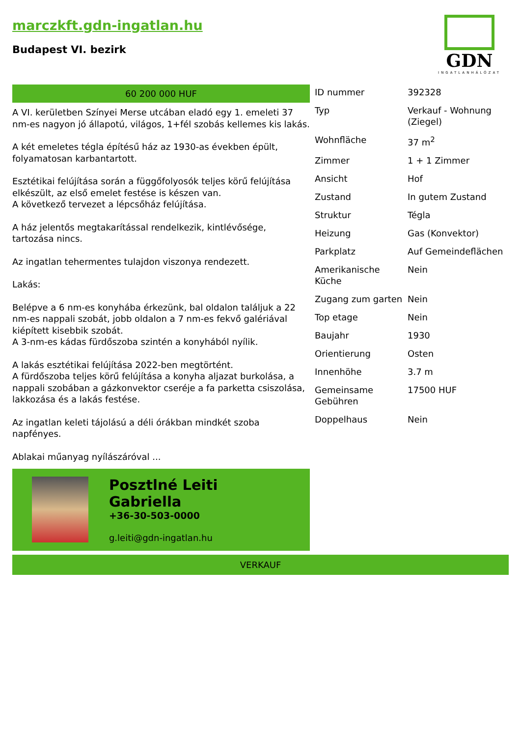marczkft.gdn-ingatlan.hu
Budapest VI. bezirk
GDN
INGATLANHÁLÓZAT
60 200 000 HUF
A VI. kerületben Színyei Merse utcában eladó egy 1. emeleti 37 nm-es nagyon jó állapotú, világos, 1+fél szobás kellemes kis lakás.
A két emeletes tégla építésű ház az 1930-as években épült, folyamatosan karbantartott.
Esztétikai felújítása során a függőfolyosók teljes körű felújítása elkészült, az első emelet festése is készen van.
A következő tervezet a lépcsőház felújítása.
A ház jelentős megtakarítással rendelkezik, kintlévősége, tartozása nincs.
Az ingatlan tehermentes tulajdon viszonya rendezett.
Lakás:
Belépve a 6 nm-es konyhába érkezünk, bal oldalon találjuk a 22 nm-es nappali szobát, jobb oldalon a 7 nm-es fekvő galériával kiépített kisebbik szobát.
A 3-nm-es kádas fürdőszoba szintén a konyhából nyílik.
A lakás esztétikai felújítása 2022-ben megtörtént.
A fürdőszoba teljes körű felújítása a konyha aljazat burkolása, a nappali szobában a gázkonvektor cseréje a fa parketta csiszolása, lakkozása és a lakás festése.
Az ingatlan keleti tájolású a déli órákban mindkét szoba napfényes.
Ablakai műanyag nyílászáróval ...
Posztlné Leiti Gabriella
+36-30-503-0000
g.leiti@gdn-ingatlan.hu
| ID nummer | 392328 |
| Typ | Verkauf - Wohnung (Ziegel) |
| Wohnfläche | 37 m<sup>2</sup> |
| Zimmer | 1 + 1 Zimmer |
| Ansicht | Hof |
| Zustand | In gutem Zustand |
| Struktur | Tégla |
| Heizung | Gas (Konvektor) |
| Parkplatz | Auf Gemeindeflächen |
| Amerikanische Küche | Nein |
| Zugang zum garten | Nein |
| Top etage | Nein |
| Baujahr | 1930 |
| Orientierung | Osten |
| Innenhöhe | 3.7 m |
| Gemeinsame Gebühren | 17500 HUF |
| Doppelhaus | Nein |
VERKAUF